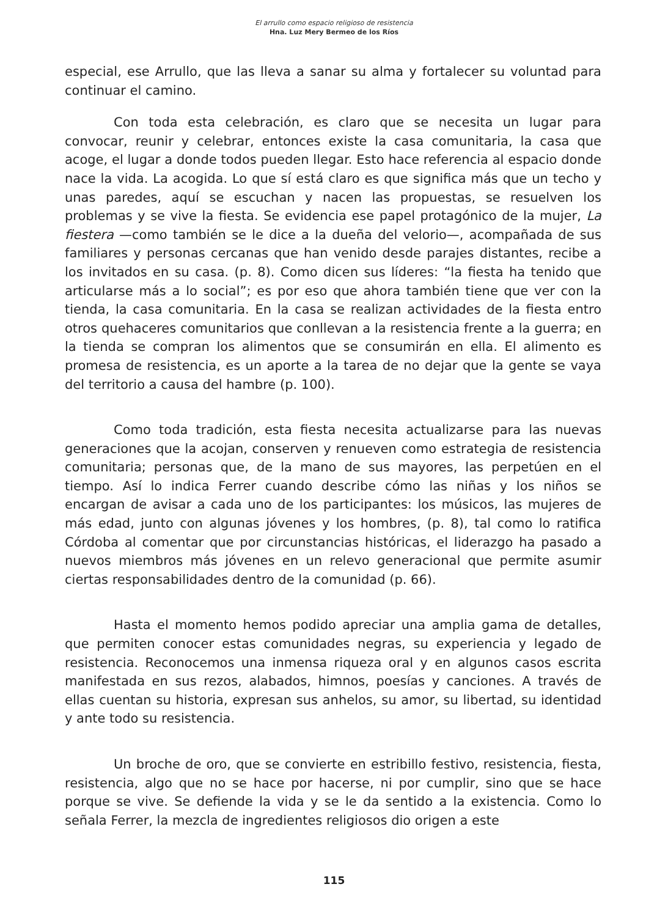El arrullo como espacio religioso de resistencia
Hna. Luz Mery Bermeo de los Ríos
especial, ese Arrullo, que las lleva a sanar su alma y fortalecer su voluntad para continuar el camino.
Con toda esta celebración, es claro que se necesita un lugar para convocar, reunir y celebrar, entonces existe la casa comunitaria, la casa que acoge, el lugar a donde todos pueden llegar. Esto hace referencia al espacio donde nace la vida. La acogida. Lo que sí está claro es que significa más que un techo y unas paredes, aquí se escuchan y nacen las propuestas, se resuelven los problemas y se vive la fiesta. Se evidencia ese papel protagónico de la mujer, La fiestera —como también se le dice a la dueña del velorio—, acompañada de sus familiares y personas cercanas que han venido desde parajes distantes, recibe a los invitados en su casa. (p. 8). Como dicen sus líderes: “la fiesta ha tenido que articularse más a lo social”; es por eso que ahora también tiene que ver con la tienda, la casa comunitaria. En la casa se realizan actividades de la fiesta entro otros quehaceres comunitarios que conllevan a la resistencia frente a la guerra; en la tienda se compran los alimentos que se consumirán en ella. El alimento es promesa de resistencia, es un aporte a la tarea de no dejar que la gente se vaya del territorio a causa del hambre (p. 100).
Como toda tradición, esta fiesta necesita actualizarse para las nuevas generaciones que la acojan, conserven y renueven como estrategia de resistencia comunitaria; personas que, de la mano de sus mayores, las perpetúen en el tiempo. Así lo indica Ferrer cuando describe cómo las niñas y los niños se encargan de avisar a cada uno de los participantes: los músicos, las mujeres de más edad, junto con algunas jóvenes y los hombres, (p. 8), tal como lo ratifica Córdoba al comentar que por circunstancias históricas, el liderazgo ha pasado a nuevos miembros más jóvenes en un relevo generacional que permite asumir ciertas responsabilidades dentro de la comunidad (p. 66).
Hasta el momento hemos podido apreciar una amplia gama de detalles, que permiten conocer estas comunidades negras, su experiencia y legado de resistencia. Reconocemos una inmensa riqueza oral y en algunos casos escrita manifestada en sus rezos, alabados, himnos, poesías y canciones. A través de ellas cuentan su historia, expresan sus anhelos, su amor, su libertad, su identidad y ante todo su resistencia.
Un broche de oro, que se convierte en estribillo festivo, resistencia, fiesta, resistencia, algo que no se hace por hacerse, ni por cumplir, sino que se hace porque se vive. Se defiende la vida y se le da sentido a la existencia. Como lo señala Ferrer, la mezcla de ingredientes religiosos dio origen a este
115